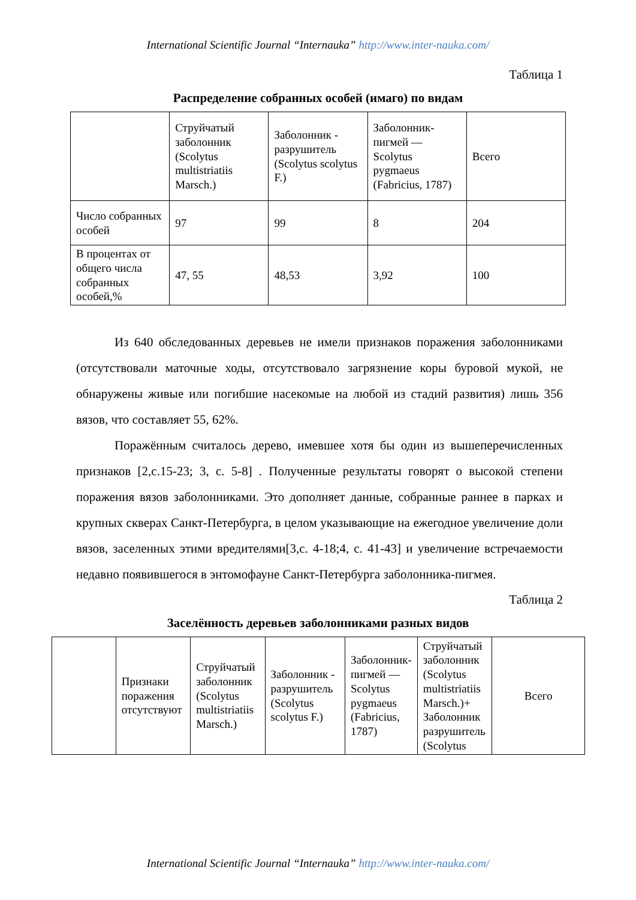International Scientific Journal “Internauka” http://www.inter-nauka.com/
Таблица 1
Распределение собранных особей (имаго) по видам
| | Струйчатый заболонник (Scolytus multistriatiis Marsch.) | Заболонник - разрушитель (Scolytus scolytus F.) | Заболонник-пигмей — Scolytus pygmaeus (Fabricius, 1787) | Всего |
| Число собранных особей | 97 | 99 | 8 | 204 |
| В процентах от общего числа собранных особей,% | 47, 55 | 48,53 | 3,92 | 100 |
Из 640 обследованных деревьев не имели признаков поражения заболонниками (отсутствовали маточные ходы, отсутствовало загрязнение коры буровой мукой, не обнаружены живые или погибшие насекомые на любой из стадий развития) лишь 356 вязов, что составляет 55, 62%.
Поражённым считалось дерево, имевшее хотя бы один из вышеперечисленных признаков [2,с.15-23; 3, с. 5-8] . Полученные результаты говорят о высокой степени поражения вязов заболонниками. Это дополняет данные, собранные раннее в парках и крупных скверах Санкт-Петербурга, в целом указывающие на ежегодное увеличение доли вязов, заселенных этими вредителями[3,с. 4-18;4, с. 41-43] и увеличение встречаемости недавно появившегося в энтомофауне Санкт-Петербурга заболонника-пигмея.
Таблица 2
Заселённость деревьев заболонниками разных видов
| | Признаки поражения отсутствуют | Струйчатый заболонник (Scolytus multistriatiis Marsch.) | Заболонник - разрушитель (Scolytus scolytus F.) | Заболонник-пигмей — Scolytus pygmaeus (Fabricius, 1787) | Струйчатый заболонник (Scolytus multistriatiis Marsch.)+ Заболонник разрушитель (Scolytus | Всего |
International Scientific Journal “Internauka” http://www.inter-nauka.com/